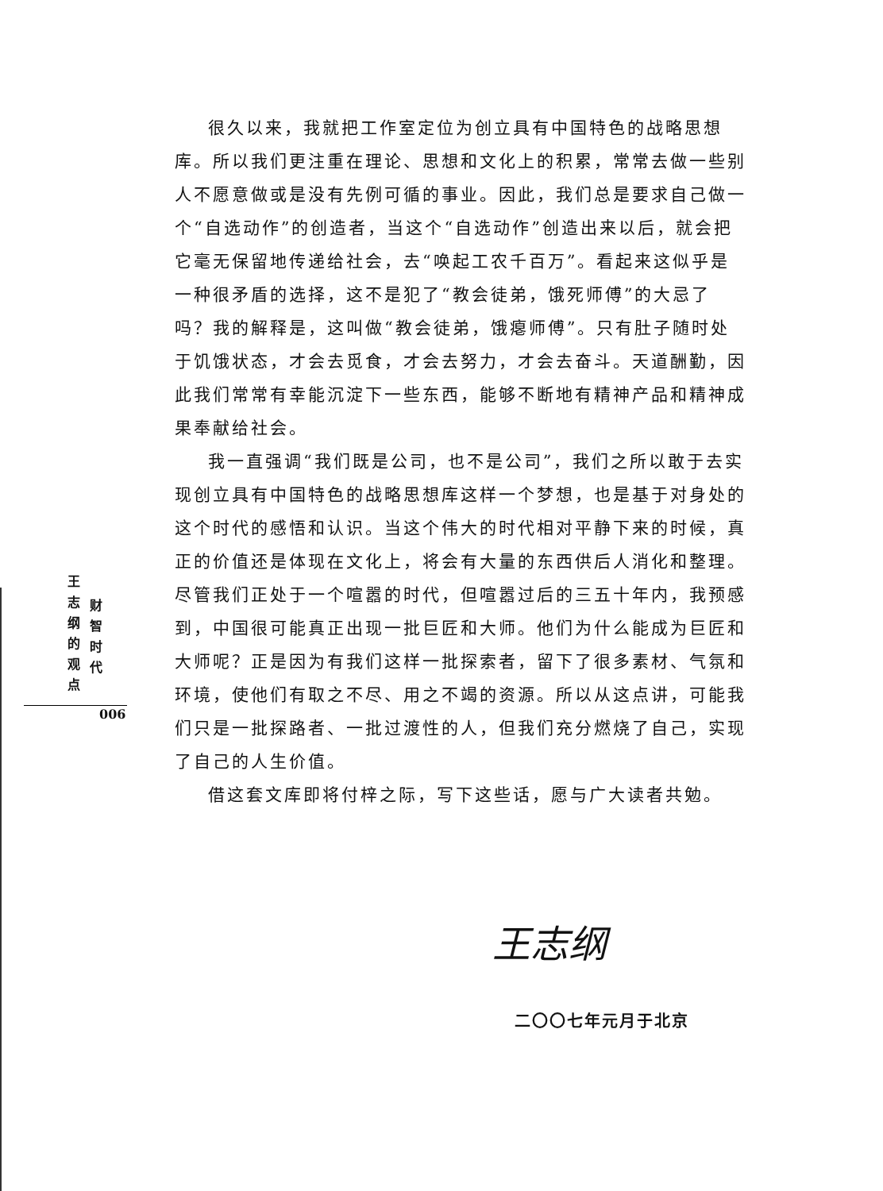很久以来，我就把工作室定位为创立具有中国特色的战略思想库。所以我们更注重在理论、思想和文化上的积累，常常去做一些别人不愿意做或是没有先例可循的事业。因此，我们总是要求自己做一个“自选动作”的创造者，当这个“自选动作”创造出来以后，就会把它毫无保留地传递给社会，去“唤起工农千百万”。看起来这似乎是一种很矛盾的选择，这不是犯了“教会徒弟，饿死师傅”的大忌了吗？我的解释是，这叫做“教会徒弟，饿瘪师傅”。只有肚子随时处于饥饿状态，才会去觅食，才会去努力，才会去奋斗。天道酬勤，因此我们常常有幸能沉淀下一些东西，能够不断地有精神产品和精神成果奉献给社会。
我一直强调“我们既是公司，也不是公司”，我们之所以敢于去实现创立具有中国特色的战略思想库这样一个梦想，也是基于对身处的这个时代的感悟和认识。当这个伟大的时代相对平静下来的时候，真正的价值还是体现在文化上，将会有大量的东西供后人消化和整理。尽管我们正处于一个喧嚣的时代，但喧嚣过后的三五十年内，我预感到，中国很可能真正出现一批巨匠和大师。他们为什么能成为巨匠和大师呢？正是因为有我们这样一批探索者，留下了很多素材、气氛和环境，使他们有取之不尽、用之不竭的资源。所以从这点讲，可能我们只是一批探路者、一批过渡性的人，但我们充分燃烧了自己，实现了自己的人生价值。
借这套文库即将付梓之际，写下这些话，愿与广大读者共勉。
王志纲的观点
财智时代
006
王志纲
二〇〇七年元月于北京